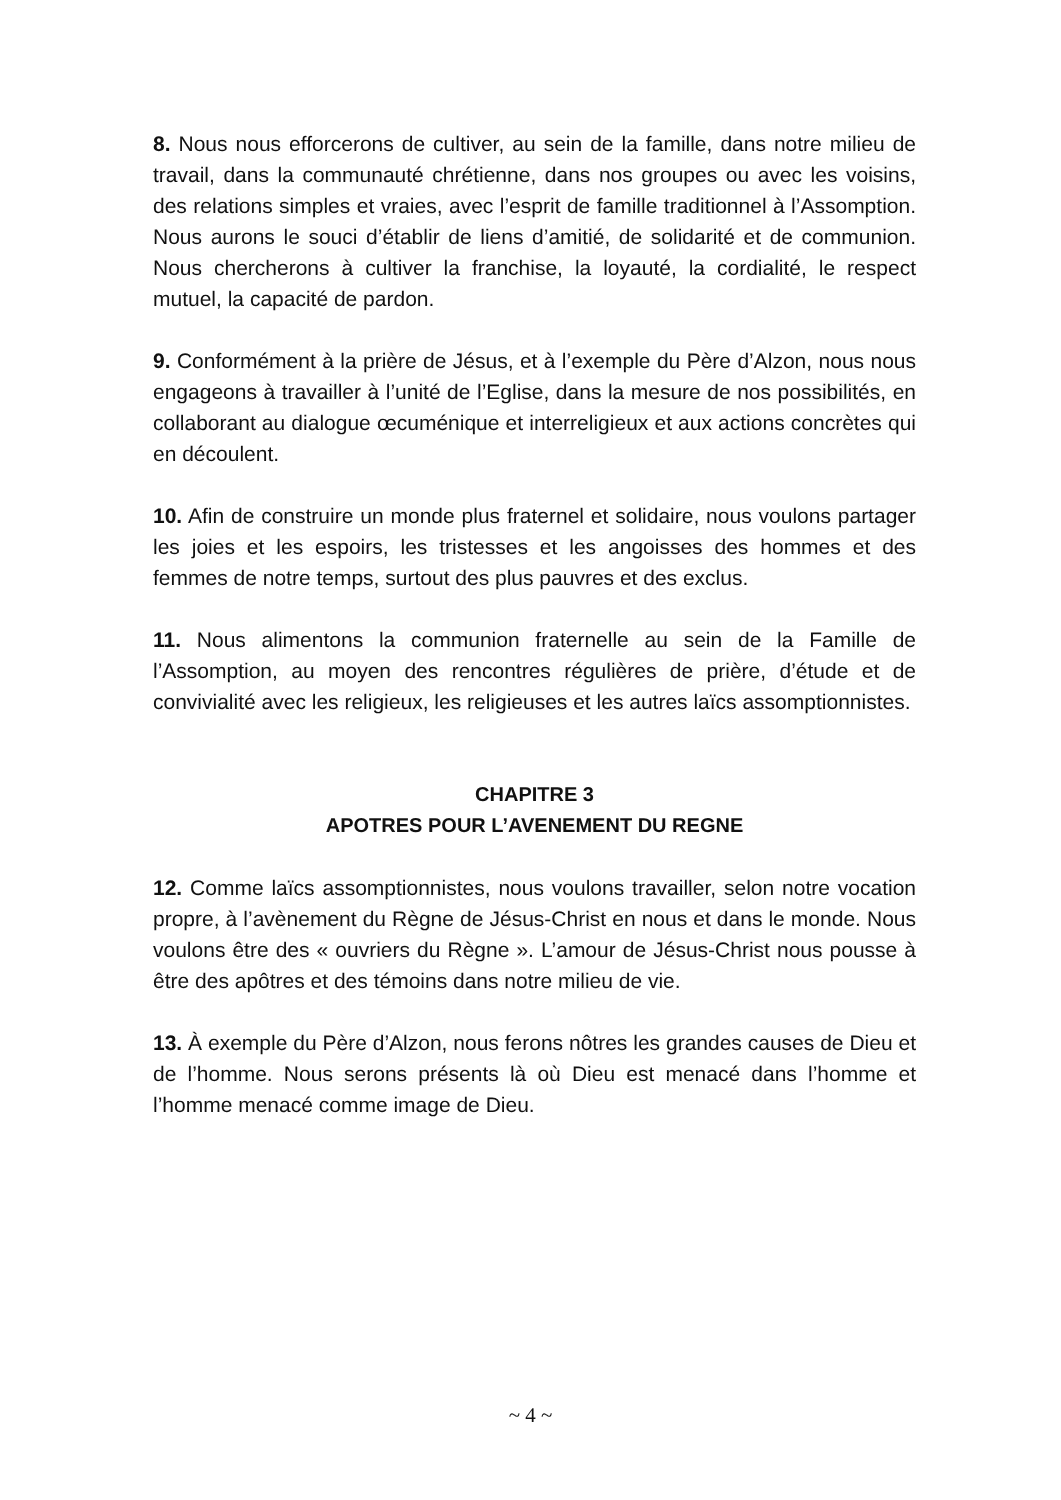8. Nous nous efforcerons de cultiver, au sein de la famille, dans notre milieu de travail, dans la communauté chrétienne, dans nos groupes ou avec les voisins, des relations simples et vraies, avec l’esprit de famille traditionnel à l’Assomption. Nous aurons le souci d’établir de liens d’amitié, de solidarité et de communion. Nous chercherons à cultiver la franchise, la loyauté, la cordialité, le respect mutuel, la capacité de pardon.
9. Conformément à la prière de Jésus, et à l’exemple du Père d’Alzon, nous nous engageons à travailler à l’unité de l’Eglise, dans la mesure de nos possibilités, en collaborant au dialogue œcuménique et interreligieux et aux actions concrètes qui en découlent.
10. Afin de construire un monde plus fraternel et solidaire, nous voulons partager les joies et les espoirs, les tristesses et les angoisses des hommes et des femmes de notre temps, surtout des plus pauvres et des exclus.
11. Nous alimentons la communion fraternelle au sein de la Famille de l’Assomption, au moyen des rencontres régulières de prière, d’étude et de convivialité avec les religieux, les religieuses et les autres laïcs assomptionnistes.
CHAPITRE 3
APOTRES POUR L’AVENEMENT DU REGNE
12. Comme laïcs assomptionnistes, nous voulons travailler, selon notre vocation propre, à l’avènement du Règne de Jésus-Christ en nous et dans le monde. Nous voulons être des « ouvriers du Règne ». L’amour de Jésus-Christ nous pousse à être des apôtres et des témoins dans notre milieu de vie.
13. À exemple du Père d’Alzon, nous ferons nôtres les grandes causes de Dieu et de l’homme. Nous serons présents là où Dieu est menacé dans l’homme et l’homme menacé comme image de Dieu.
~ 4 ~